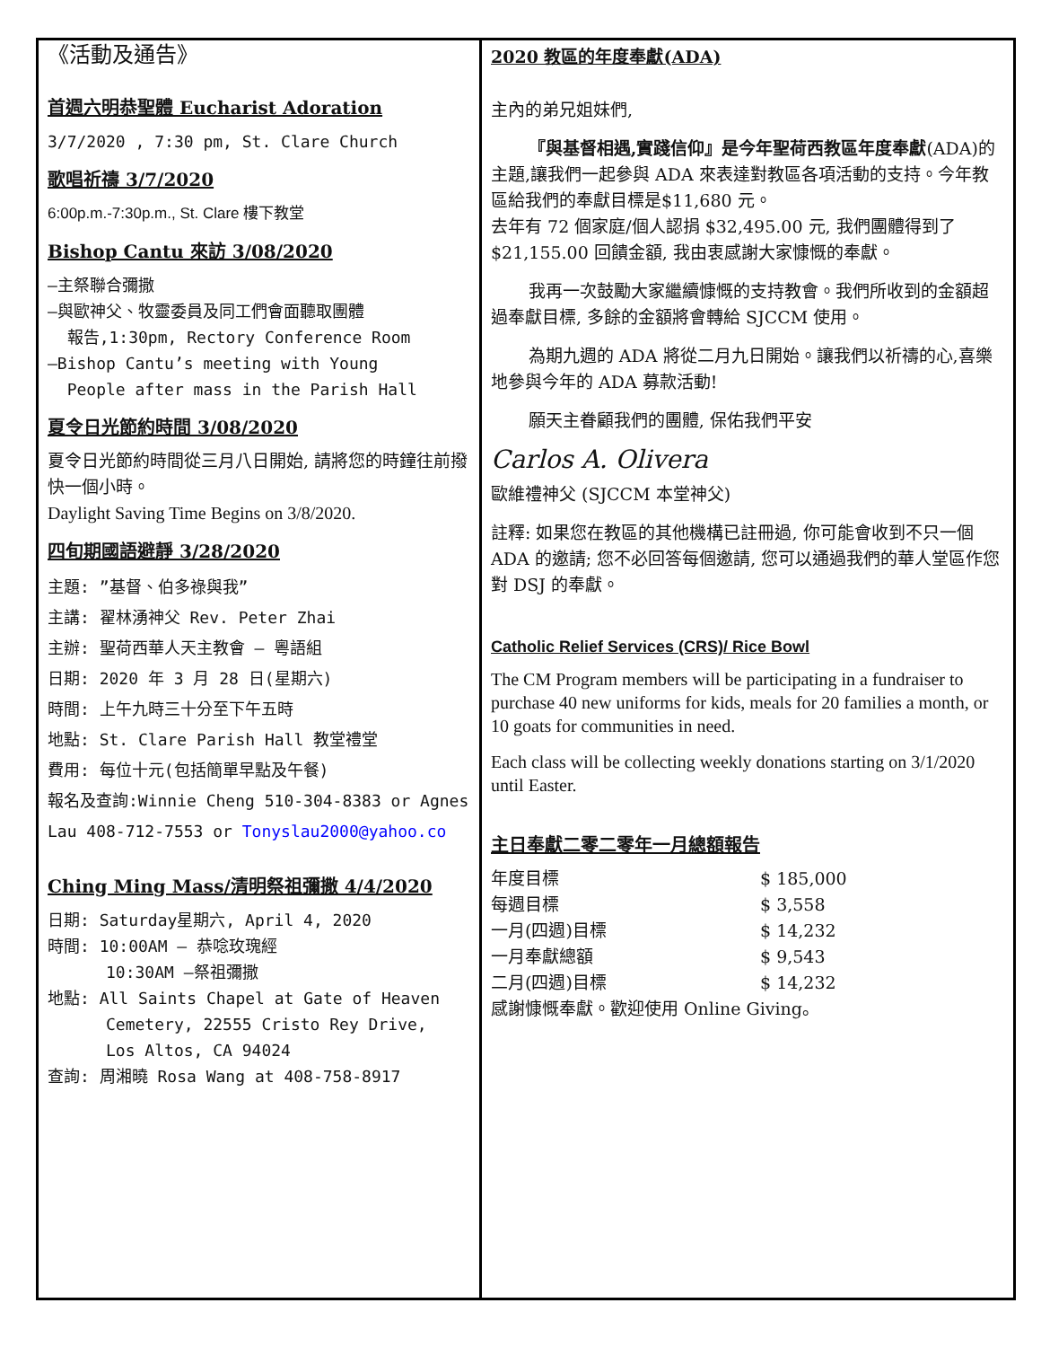《活動及通告》
首週六明恭聖體 Eucharist Adoration
3/7/2020 , 7:30 pm, St. Clare Church
歌唱祈禱 3/7/2020
6:00p.m.-7:30p.m., St. Clare 樓下教堂
Bishop Cantu 來訪 3/08/2020
—主祭聯合彌撒
—與歐神父、牧靈委員及同工們會面聽取團體
報告,1:30pm, Rectory Conference Room
—Bishop Cantu’s meeting with Young
People after mass in the Parish Hall
夏令日光節約時間 3/08/2020
夏令日光節約時間從三月八日開始, 請將您的時鐘往前撥快一個小時。
Daylight Saving Time Begins on 3/8/2020.
四旬期國語避靜 3/28/2020
主題: ”基督、伯多祿與我”
主講: 翟林湧神父 Rev. Peter Zhai
主辦: 聖荷西華人天主教會 – 粵語組
日期: 2020 年 3 月 28 日(星期六)
時間: 上午九時三十分至下午五時
地點: St. Clare Parish Hall 教堂禮堂
費用: 每位十元(包括簡單早點及午餐)
報名及查詢:Winnie Cheng 510-304-8383 or Agnes Lau 408-712-7553 or Tonyslau2000@yahoo.co
Ching Ming Mass/清明祭祖彌撒 4/4/2020
日期: Saturday星期六, April 4, 2020
時間: 10:00AM – 恭唸玫瑰經
10:30AM –祭祖彌撒
地點: All Saints Chapel at Gate of Heaven
Cemetery, 22555 Cristo Rey Drive,
Los Altos, CA 94024
查詢: 周湘曉 Rosa Wang at 408-758-8917
2020 教區的年度奉獻(ADA)
主內的弟兄姐妹們,
『與基督相遇,實踐信仰』是今年聖荷西教區年度奉獻(ADA)的主題,讓我們一起參與 ADA 來表達對教區各項活動的支持。今年教區給我們的奉獻目標是$11,680 元。
去年有 72 個家庭/個人認捐 $32,495.00 元, 我們團體得到了$21,155.00 回饋金額, 我由衷感謝大家慷慨的奉獻。
我再一次鼓勵大家繼續慷慨的支持教會。我們所收到的金額超過奉獻目標, 多餘的金額將會轉給 SJCCM 使用。
為期九週的 ADA 將從二月九日開始。讓我們以祈禱的心,喜樂地參與今年的 ADA 募款活動!
願天主眷顧我們的團體, 保佑我們平安
Carlos A. Olivera
歐維禮神父 (SJCCM 本堂神父)
註釋: 如果您在教區的其他機構已註冊過, 你可能會收到不只一個 ADA 的邀請; 您不必回答每個邀請, 您可以通過我們的華人堂區作您對 DSJ 的奉獻。
Catholic Relief Services (CRS)/ Rice Bowl
The CM Program members will be participating in a fundraiser to purchase 40 new uniforms for kids, meals for 20 families a month, or 10 goats for communities in need.
Each class will be collecting weekly donations starting on 3/1/2020 until Easter.
主日奉獻二零二零年一月總額報告
年度目標 $ 185,000
每週目標 $ 3,558
一月(四週)目標 $ 14,232
一月奉獻總額 $ 9,543
二月(四週)目標 $ 14,232
感謝慷慨奉獻。歡迎使用 Online Giving。